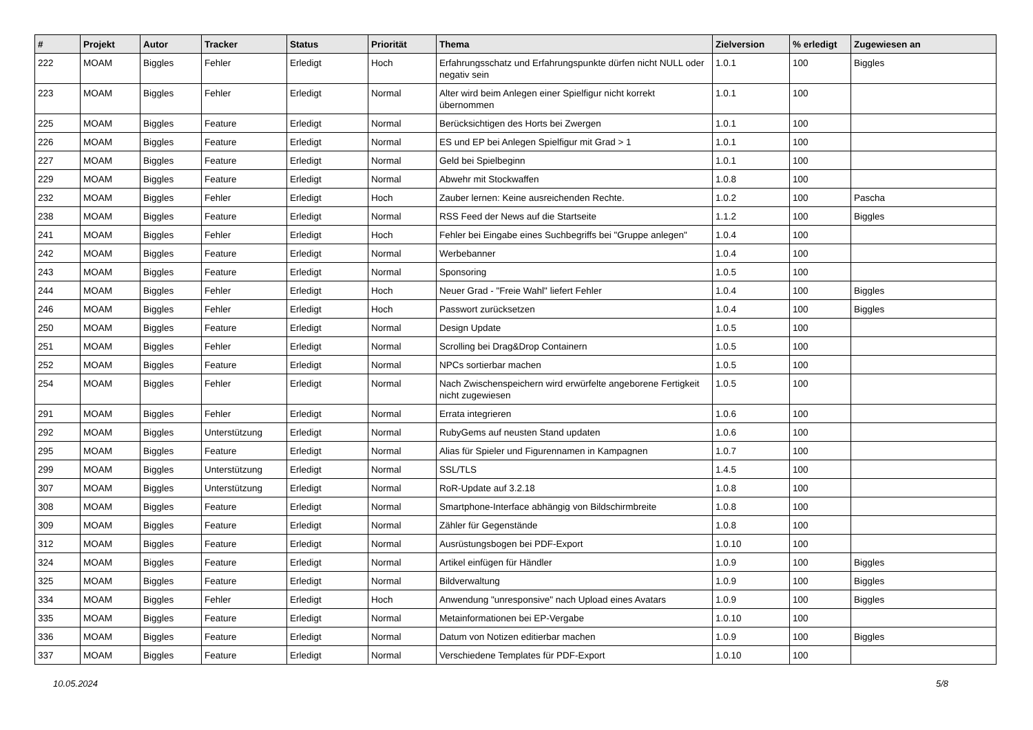| # | Projekt | Autor | Tracker | Status | Priorität | Thema | Zielversion | % erledigt | Zugewiesen an |
| --- | --- | --- | --- | --- | --- | --- | --- | --- | --- |
| 222 | MOAM | Biggles | Fehler | Erledigt | Hoch | Erfahrungsschatz und Erfahrungspunkte dürfen nicht NULL oder negativ sein | 1.0.1 | 100 | Biggles |
| 223 | MOAM | Biggles | Fehler | Erledigt | Normal | Alter wird beim Anlegen einer Spielfigur nicht korrekt übernommen | 1.0.1 | 100 | |
| 225 | MOAM | Biggles | Feature | Erledigt | Normal | Berücksichtigen des Horts bei Zwergen | 1.0.1 | 100 | |
| 226 | MOAM | Biggles | Feature | Erledigt | Normal | ES und EP bei Anlegen Spielfigur mit Grad > 1 | 1.0.1 | 100 | |
| 227 | MOAM | Biggles | Feature | Erledigt | Normal | Geld bei Spielbeginn | 1.0.1 | 100 | |
| 229 | MOAM | Biggles | Feature | Erledigt | Normal | Abwehr mit Stockwaffen | 1.0.8 | 100 | |
| 232 | MOAM | Biggles | Fehler | Erledigt | Hoch | Zauber lernen: Keine ausreichenden Rechte. | 1.0.2 | 100 | Pascha |
| 238 | MOAM | Biggles | Feature | Erledigt | Normal | RSS Feed der News auf die Startseite | 1.1.2 | 100 | Biggles |
| 241 | MOAM | Biggles | Fehler | Erledigt | Hoch | Fehler bei Eingabe eines Suchbegriffs bei "Gruppe anlegen" | 1.0.4 | 100 | |
| 242 | MOAM | Biggles | Feature | Erledigt | Normal | Werbebanner | 1.0.4 | 100 | |
| 243 | MOAM | Biggles | Feature | Erledigt | Normal | Sponsoring | 1.0.5 | 100 | |
| 244 | MOAM | Biggles | Fehler | Erledigt | Hoch | Neuer Grad - "Freie Wahl" liefert Fehler | 1.0.4 | 100 | Biggles |
| 246 | MOAM | Biggles | Fehler | Erledigt | Hoch | Passwort zurücksetzen | 1.0.4 | 100 | Biggles |
| 250 | MOAM | Biggles | Feature | Erledigt | Normal | Design Update | 1.0.5 | 100 | |
| 251 | MOAM | Biggles | Fehler | Erledigt | Normal | Scrolling bei Drag&Drop Containern | 1.0.5 | 100 | |
| 252 | MOAM | Biggles | Feature | Erledigt | Normal | NPCs sortierbar machen | 1.0.5 | 100 | |
| 254 | MOAM | Biggles | Fehler | Erledigt | Normal | Nach Zwischenspeichern wird erwürfelte angeborene Fertigkeit nicht zugewiesen | 1.0.5 | 100 | |
| 291 | MOAM | Biggles | Fehler | Erledigt | Normal | Errata integrieren | 1.0.6 | 100 | |
| 292 | MOAM | Biggles | Unterstützung | Erledigt | Normal | RubyGems auf neusten Stand updaten | 1.0.6 | 100 | |
| 295 | MOAM | Biggles | Feature | Erledigt | Normal | Alias für Spieler und Figurennamen in Kampagnen | 1.0.7 | 100 | |
| 299 | MOAM | Biggles | Unterstützung | Erledigt | Normal | SSL/TLS | 1.4.5 | 100 | |
| 307 | MOAM | Biggles | Unterstützung | Erledigt | Normal | RoR-Update auf 3.2.18 | 1.0.8 | 100 | |
| 308 | MOAM | Biggles | Feature | Erledigt | Normal | Smartphone-Interface abhängig von Bildschirmbreite | 1.0.8 | 100 | |
| 309 | MOAM | Biggles | Feature | Erledigt | Normal | Zähler für Gegenstände | 1.0.8 | 100 | |
| 312 | MOAM | Biggles | Feature | Erledigt | Normal | Ausrüstungsbogen bei PDF-Export | 1.0.10 | 100 | |
| 324 | MOAM | Biggles | Feature | Erledigt | Normal | Artikel einfügen für Händler | 1.0.9 | 100 | Biggles |
| 325 | MOAM | Biggles | Feature | Erledigt | Normal | Bildverwaltung | 1.0.9 | 100 | Biggles |
| 334 | MOAM | Biggles | Fehler | Erledigt | Hoch | Anwendung "unresponsive" nach Upload eines Avatars | 1.0.9 | 100 | Biggles |
| 335 | MOAM | Biggles | Feature | Erledigt | Normal | Metainformationen bei EP-Vergabe | 1.0.10 | 100 | |
| 336 | MOAM | Biggles | Feature | Erledigt | Normal | Datum von Notizen editierbar machen | 1.0.9 | 100 | Biggles |
| 337 | MOAM | Biggles | Feature | Erledigt | Normal | Verschiedene Templates für PDF-Export | 1.0.10 | 100 | |
10.05.2024 5/8